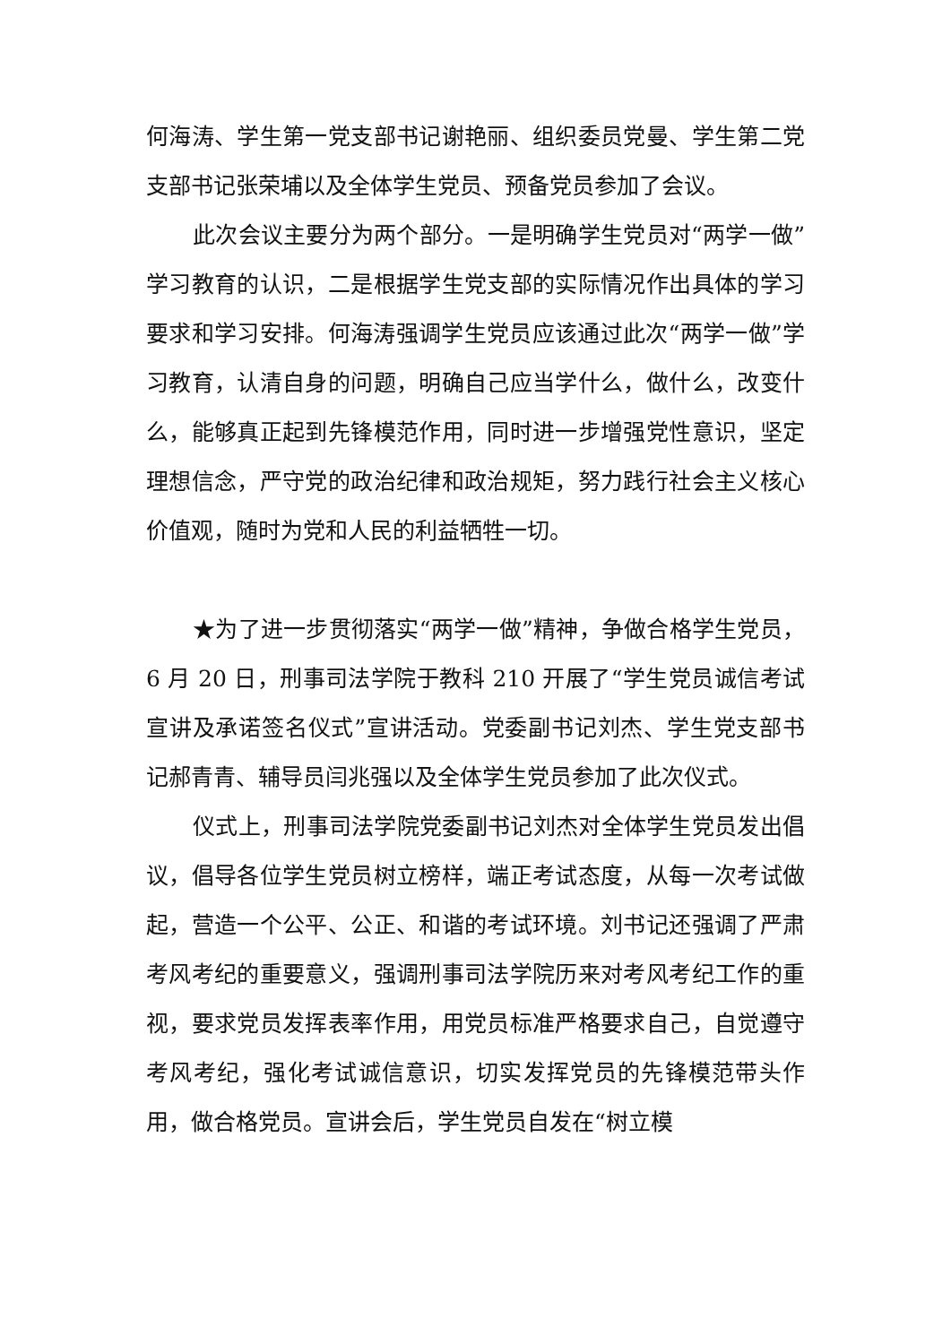何海涛、学生第一党支部书记谢艳丽、组织委员党曼、学生第二党支部书记张荣埔以及全体学生党员、预备党员参加了会议。
此次会议主要分为两个部分。一是明确学生党员对“两学一做”学习教育的认识，二是根据学生党支部的实际情况作出具体的学习要求和学习安排。何海涛强调学生党员应该通过此次“两学一做”学习教育，认清自身的问题，明确自己应当学什么，做什么，改变什么，能够真正起到先锋模范作用，同时进一步增强党性意识，坚定理想信念，严守党的政治纪律和政治规矩，努力践行社会主义核心价值观，随时为党和人民的利益牺牲一切。
★为了进一步贯彻落实“两学一做”精神，争做合格学生党员，6 月 20 日，刑事司法学院于教科 210 开展了“学生党员诚信考试宣讲及承诺签名仪式”宣讲活动。党委副书记刘杰、学生党支部书记郝青青、辅导员闫兆强以及全体学生党员参加了此次仪式。
仪式上，刑事司法学院党委副书记刘杰对全体学生党员发出倡议，倡导各位学生党员树立榜样，端正考试态度，从每一次考试做起，营造一个公平、公正、和谐的考试环境。刘书记还强调了严肃考风考纪的重要意义，强调刑事司法学院历来对考风考纪工作的重视，要求党员发挥表率作用，用党员标准严格要求自己，自觉遵守考风考纪，强化考试诚信意识，切实发挥党员的先锋模范带头作用，做合格党员。宣讲会后，学生党员自发在“树立模